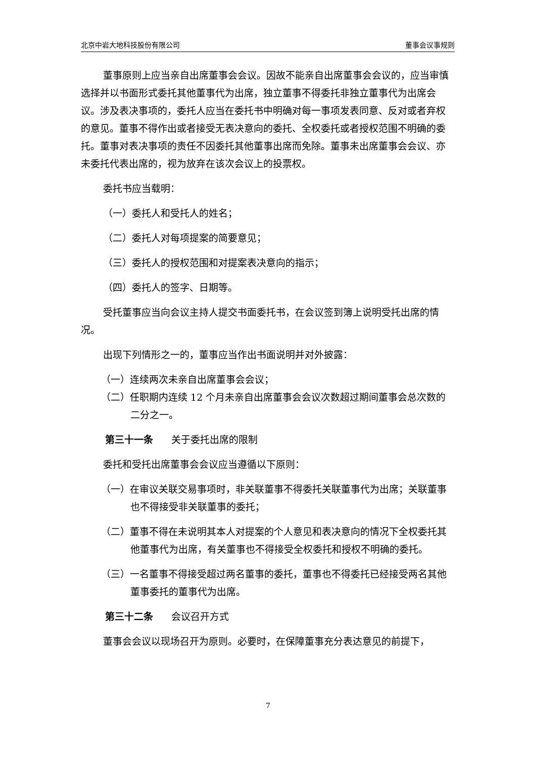北京中岩大地科技股份有限公司 董事会议事规则
董事原则上应当亲自出席董事会会议。因故不能亲自出席董事会会议的，应当审慎选择并以书面形式委托其他董事代为出席，独立董事不得委托非独立董事代为出席会议。涉及表决事项的，委托人应当在委托书中明确对每一事项发表同意、反对或者弃权的意见。董事不得作出或者接受无表决意向的委托、全权委托或者授权范围不明确的委托。董事对表决事项的责任不因委托其他董事出席而免除。董事未出席董事会会议、亦未委托代表出席的，视为放弃在该次会议上的投票权。
委托书应当载明：
（一）委托人和受托人的姓名；
（二）委托人对每项提案的简要意见；
（三）委托人的授权范围和对提案表决意向的指示；
（四）委托人的签字、日期等。
受托董事应当向会议主持人提交书面委托书，在会议签到簿上说明受托出席的情况。
出现下列情形之一的，董事应当作出书面说明并对外披露：
（一）连续两次未亲自出席董事会会议；
（二）任职期内连续 12 个月未亲自出席董事会会议次数超过期间董事会总次数的二分之一。
第三十一条 关于委托出席的限制
委托和受托出席董事会会议应当遵循以下原则：
（一）在审议关联交易事项时，非关联董事不得委托关联董事代为出席；关联董事也不得接受非关联董事的委托；
（二）董事不得在未说明其本人对提案的个人意见和表决意向的情况下全权委托其他董事代为出席，有关董事也不得接受全权委托和授权不明确的委托。
（三）一名董事不得接受超过两名董事的委托，董事也不得委托已经接受两名其他董事委托的董事代为出席。
第三十二条 会议召开方式
董事会会议以现场召开为原则。必要时，在保障董事充分表达意见的前提下，
7